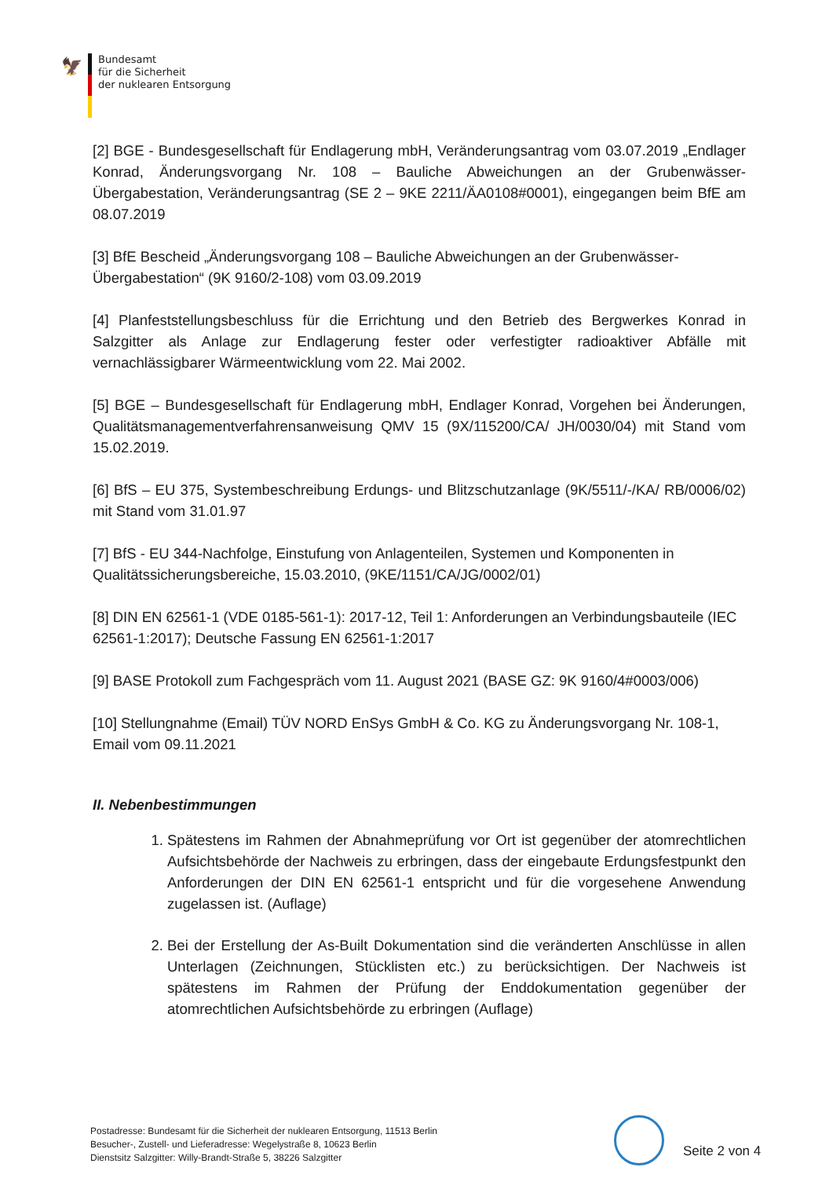🦅
Bundesamt
für die Sicherheit
der nuklearen Entsorgung
[2] BGE - Bundesgesellschaft für Endlagerung mbH, Veränderungsantrag vom 03.07.2019 „Endlager Konrad, Änderungsvorgang Nr. 108 – Bauliche Abweichungen an der Grubenwässer-Übergabestation, Veränderungsantrag (SE 2 – 9KE 2211/ÄA0108#0001), eingegangen beim BfE am 08.07.2019
[3] BfE Bescheid „Änderungsvorgang 108 – Bauliche Abweichungen an der Grubenwässer-Übergabestation“ (9K 9160/2-108) vom 03.09.2019
[4] Planfeststellungsbeschluss für die Errichtung und den Betrieb des Bergwerkes Konrad in Salzgitter als Anlage zur Endlagerung fester oder verfestigter radioaktiver Abfälle mit vernachlässigbarer Wärmeentwicklung vom 22. Mai 2002.
[5] BGE – Bundesgesellschaft für Endlagerung mbH, Endlager Konrad, Vorgehen bei Änderungen, Qualitätsmanagementverfahrensanweisung QMV 15 (9X/115200/CA/ JH/0030/04) mit Stand vom 15.02.2019.
[6] BfS – EU 375, Systembeschreibung Erdungs- und Blitzschutzanlage (9K/5511/-/KA/ RB/0006/02) mit Stand vom 31.01.97
[7] BfS - EU 344-Nachfolge, Einstufung von Anlagenteilen, Systemen und Komponenten in Qualitätssicherungsbereiche, 15.03.2010, (9KE/1151/CA/JG/0002/01)
[8] DIN EN 62561-1 (VDE 0185-561-1): 2017-12, Teil 1: Anforderungen an Verbindungsbauteile (IEC 62561-1:2017); Deutsche Fassung EN 62561-1:2017
[9] BASE Protokoll zum Fachgespräch vom 11. August 2021 (BASE GZ: 9K 9160/4#0003/006)
[10] Stellungnahme (Email) TÜV NORD EnSys GmbH & Co. KG zu Änderungsvorgang Nr. 108-1, Email vom 09.11.2021
II. Nebenbestimmungen
1. Spätestens im Rahmen der Abnahmeprüfung vor Ort ist gegenüber der atomrechtlichen Aufsichtsbehörde der Nachweis zu erbringen, dass der eingebaute Erdungsfestpunkt den Anforderungen der DIN EN 62561-1 entspricht und für die vorgesehene Anwendung zugelassen ist. (Auflage)
2. Bei der Erstellung der As-Built Dokumentation sind die veränderten Anschlüsse in allen Unterlagen (Zeichnungen, Stücklisten etc.) zu berücksichtigen. Der Nachweis ist spätestens im Rahmen der Prüfung der Enddokumentation gegenüber der atomrechtlichen Aufsichtsbehörde zu erbringen (Auflage)
Postadresse: Bundesamt für die Sicherheit der nuklearen Entsorgung, 11513 Berlin
Besucher-, Zustell- und Lieferadresse: Wegelystraße 8, 10623 Berlin
Dienstsitz Salzgitter: Willy-Brandt-Straße 5, 38226 Salzgitter
Seite 2 von 4